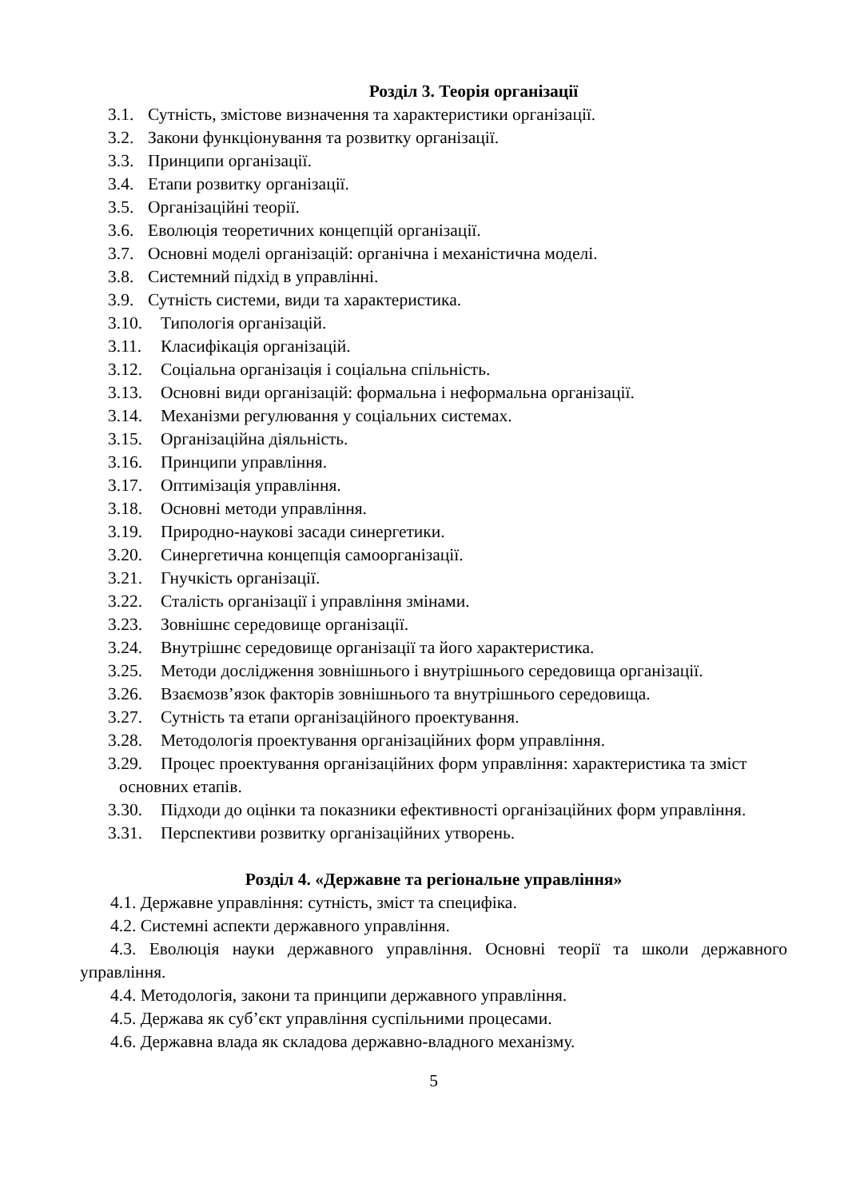Розділ 3. Теорія організації
3.1. Сутність, змістове визначення та характеристики організації.
3.2. Закони функціонування та розвитку організації.
3.3. Принципи організації.
3.4. Етапи розвитку організації.
3.5. Організаційні теорії.
3.6. Еволюція теоретичних концепцій організації.
3.7. Основні моделі організацій: органічна і механістична моделі.
3.8. Системний підхід в управлінні.
3.9. Сутність системи, види та характеристика.
3.10. Типологія організацій.
3.11. Класифікація організацій.
3.12. Соціальна організація і соціальна спільність.
3.13. Основні види організацій: формальна і неформальна організації.
3.14. Механізми регулювання у соціальних системах.
3.15. Організаційна діяльність.
3.16. Принципи управління.
3.17. Оптимізація управління.
3.18. Основні методи управління.
3.19. Природно-наукові засади синергетики.
3.20. Синергетична концепція самоорганізації.
3.21. Гнучкість організації.
3.22. Сталість організації і управління змінами.
3.23. Зовнішнє середовище організації.
3.24. Внутрішнє середовище організації та його характеристика.
3.25. Методи дослідження зовнішнього і внутрішнього середовища організації.
3.26. Взаємозв’язок факторів зовнішнього та внутрішнього середовища.
3.27. Сутність та етапи організаційного проектування.
3.28. Методологія проектування організаційних форм управління.
3.29. Процес проектування організаційних форм управління: характеристика та зміст основних етапів.
3.30. Підходи до оцінки та показники ефективності організаційних форм управління.
3.31. Перспективи розвитку організаційних утворень.
Розділ 4. «Державне та регіональне управління»
4.1. Державне управління: сутність, зміст та специфіка.
4.2. Системні аспекти державного управління.
4.3. Еволюція науки державного управління. Основні теорії та школи державного управління.
4.4. Методологія, закони та принципи державного управління.
4.5. Держава як суб’єкт управління суспільними процесами.
4.6. Державна влада як складова державно-владного механізму.
5